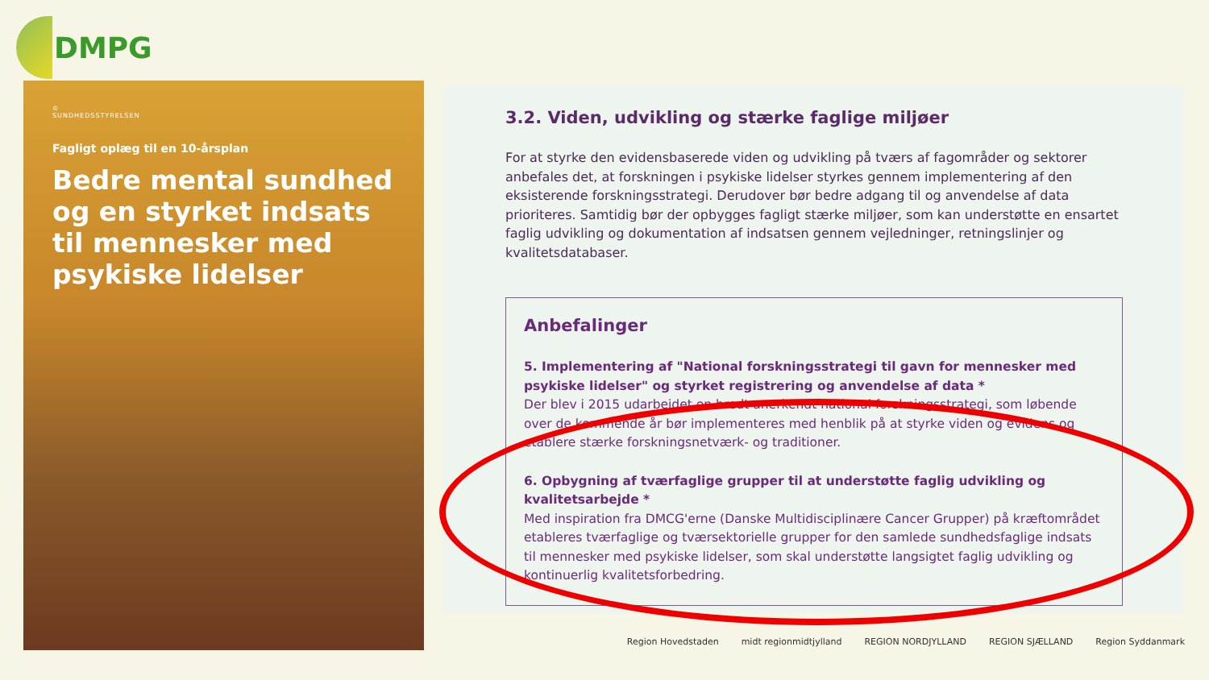DMPG
♔
SUNDHEDSSTYRELSEN
Fagligt oplæg til en 10-årsplan
Bedre mental sundhed og en styrket indsats til mennesker med psykiske lidelser
3.2. Viden, udvikling og stærke faglige miljøer
For at styrke den evidensbaserede viden og udvikling på tværs af fagområder og sektorer anbefales det, at forskningen i psykiske lidelser styrkes gennem implementering af den eksisterende forskningsstrategi. Derudover bør bedre adgang til og anvendelse af data prioriteres. Samtidig bør der opbygges fagligt stærke miljøer, som kan understøtte en ensartet faglig udvikling og dokumentation af indsatsen gennem vejledninger, retningslinjer og kvalitetsdatabaser.
Anbefalinger
5. Implementering af "National forskningsstrategi til gavn for mennesker med psykiske lidelser" og styrket registrering og anvendelse af data *
Der blev i 2015 udarbejdet en bredt anerkendt national forskningsstrategi, som løbende over de kommende år bør implementeres med henblik på at styrke viden og evidens og etablere stærke forskningsnetværk- og traditioner.
6. Opbygning af tværfaglige grupper til at understøtte faglig udvikling og kvalitetsarbejde *
Med inspiration fra DMCG'erne (Danske Multidisciplinære Cancer Grupper) på kræftområdet etableres tværfaglige og tværsektorielle grupper for den samlede sundhedsfaglige indsats til mennesker med psykiske lidelser, som skal understøtte langsigtet faglig udvikling og kontinuerlig kvalitetsforbedring.
Region Hovedstaden midt regionmidtjylland REGION NORDJYLLAND REGION SJÆLLAND Region Syddanmark